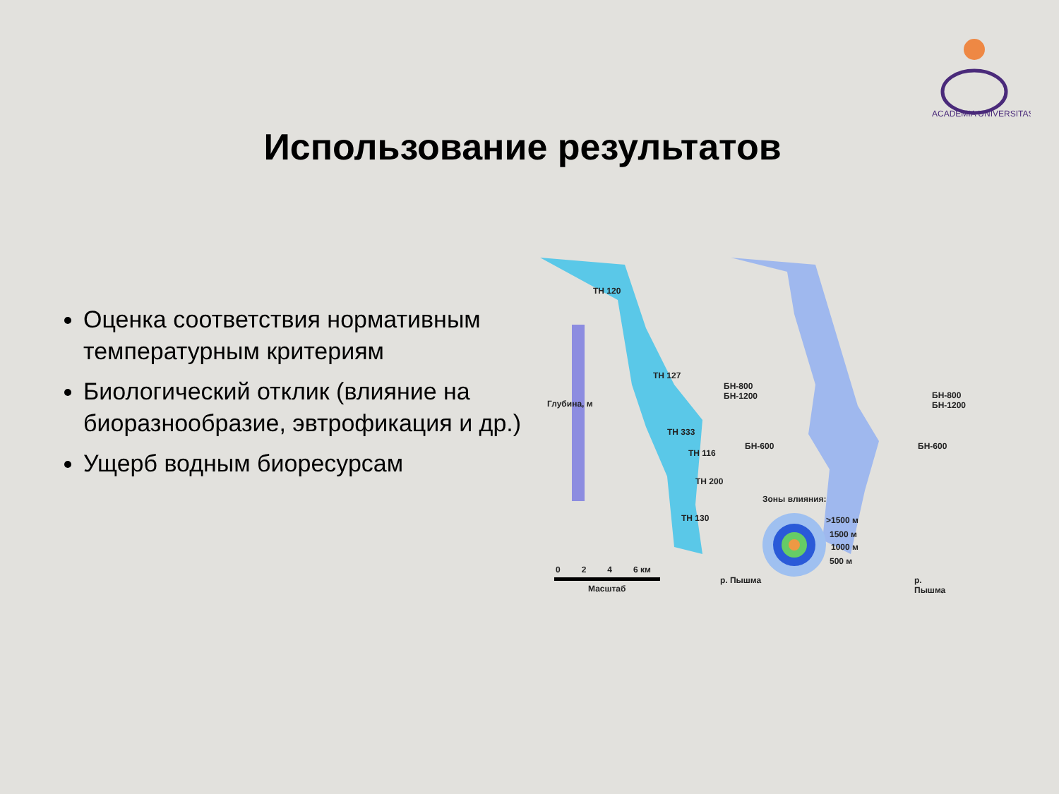ACADEMIA UNIVERSITAS
Использование результатов
Оценка соответствия нормативным температурным критериям
Биологический отклик (влияние на биоразнообразие, эвтрофикация и др.)
Ущерб водным биоресурсам
ТН 120
ТН 127
БН-800
БН-1200
ТН 333
ТН 116
БН-600
ТН 200
ТН 130
БН-800
БН-1200
БН-600
Зоны влияния:
>1500 м
1500 м
1000 м
500 м
0 2 4 6 км
Масштаб
Глубина, м
р. Пышма р. Пышма